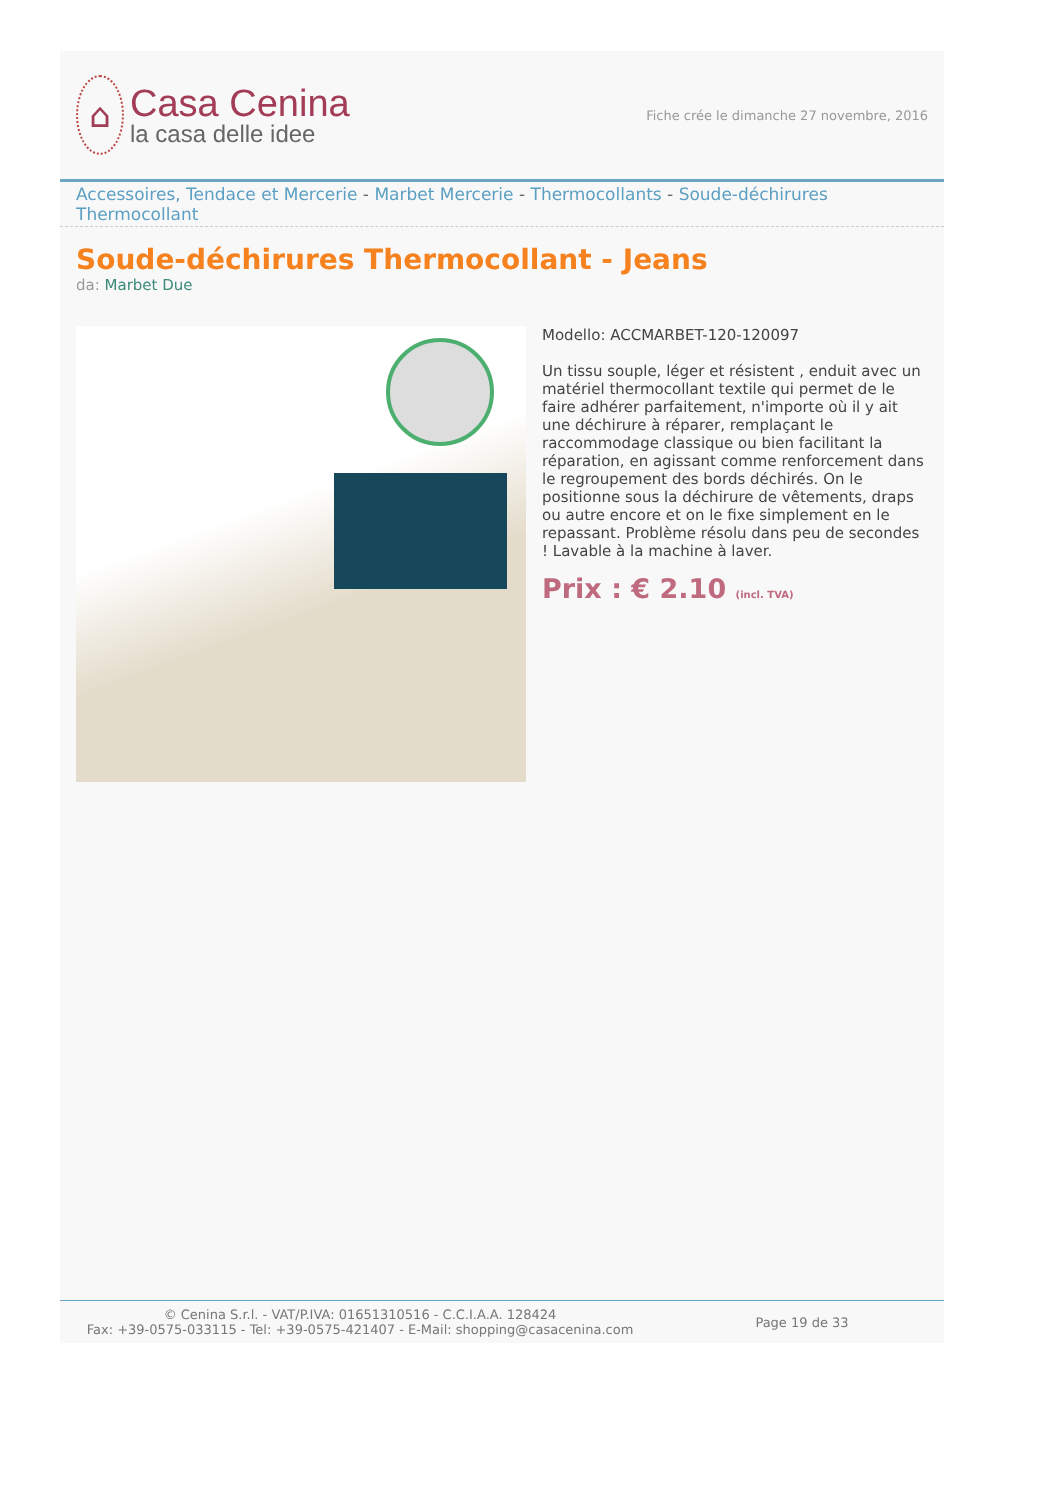⌂
Casa Cenina
la casa delle idee
Fiche crée le dimanche 27 novembre, 2016
Accessoires, Tendace et Mercerie - Marbet Mercerie - Thermocollants - Soude-déchirures Thermocollant
Soude-déchirures Thermocollant - Jeans
da: Marbet Due
Modello: ACCMARBET-120-120097
Un tissu souple, léger et résistent , enduit avec un matériel thermocollant textile qui permet de le faire adhérer parfaitement, n'importe où il y ait une déchirure à réparer, remplaçant le raccommodage classique ou bien facilitant la réparation, en agissant comme renforcement dans le regroupement des bords déchirés. On le positionne sous la déchirure de vêtements, draps ou autre encore et on le fixe simplement en le repassant. Problème résolu dans peu de secondes ! Lavable à la machine à laver.
Prix : € 2.10 (incl. TVA)
© Cenina S.r.l. - VAT/P.IVA: 01651310516 - C.C.I.A.A. 128424
Fax: +39-0575-033115 - Tel: +39-0575-421407 - E-Mail: shopping@casacenina.com
Page 19 de 33